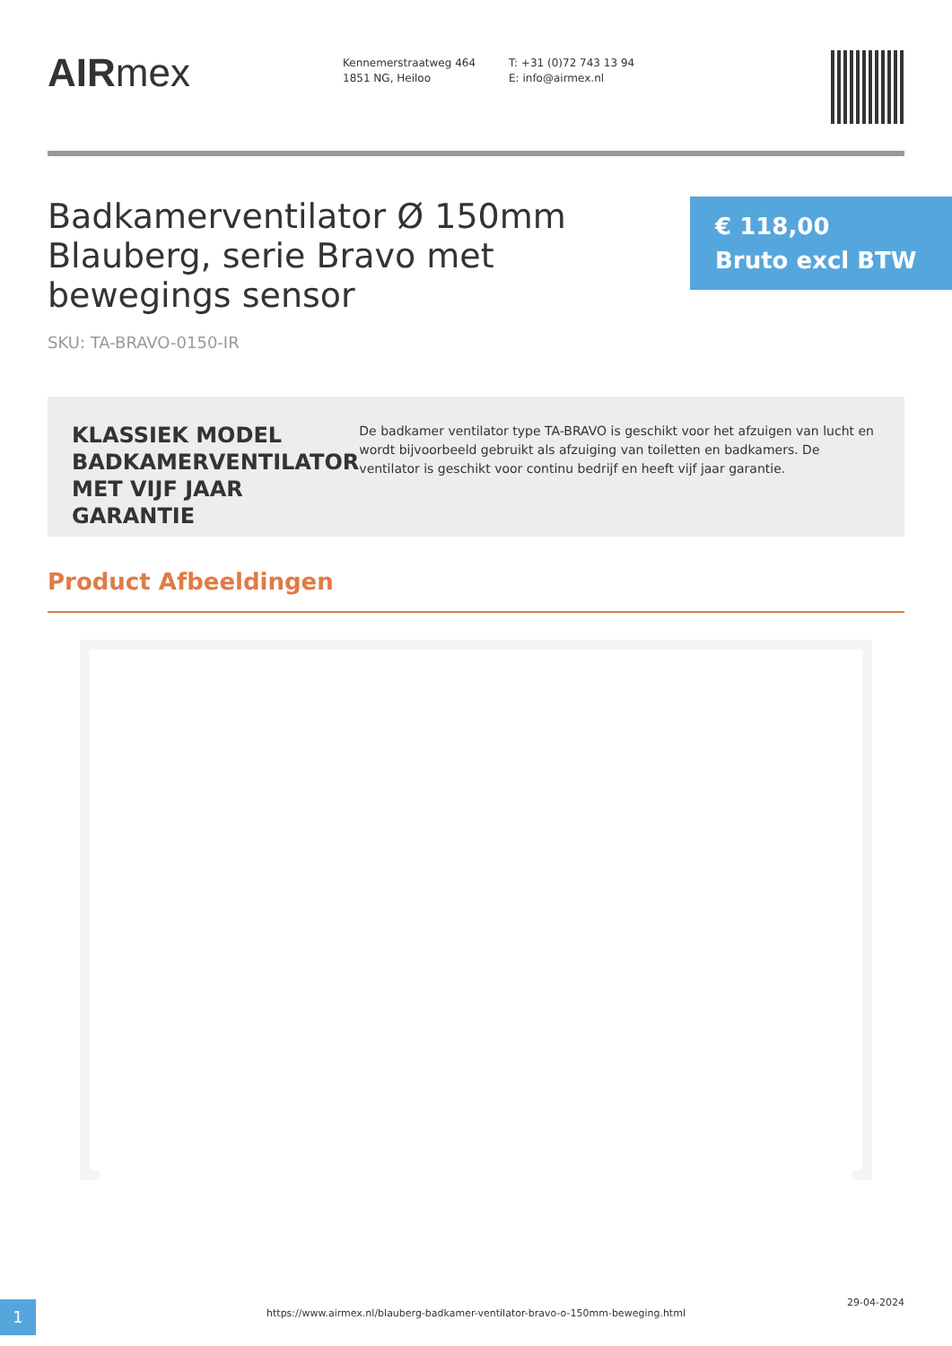AIRmex
Kennemerstraatweg 464
1851 NG, Heiloo
T: +31 (0)72 743 13 94
E: info@airmex.nl
Badkamerventilator Ø 150mm Blauberg, serie Bravo met bewegings sensor
€ 118,00 Bruto excl BTW
SKU: TA-BRAVO-0150-IR
KLASSIEK MODEL BADKAMERVENTILATOR MET VIJF JAAR GARANTIE
De badkamer ventilator type TA-BRAVO is geschikt voor het afzuigen van lucht en wordt bijvoorbeeld gebruikt als afzuiging van toiletten en badkamers. De ventilator is geschikt voor continu bedrijf en heeft vijf jaar garantie.
Product Afbeeldingen
1
https://www.airmex.nl/blauberg-badkamer-ventilator-bravo-o-150mm-beweging.html
29-04-2024